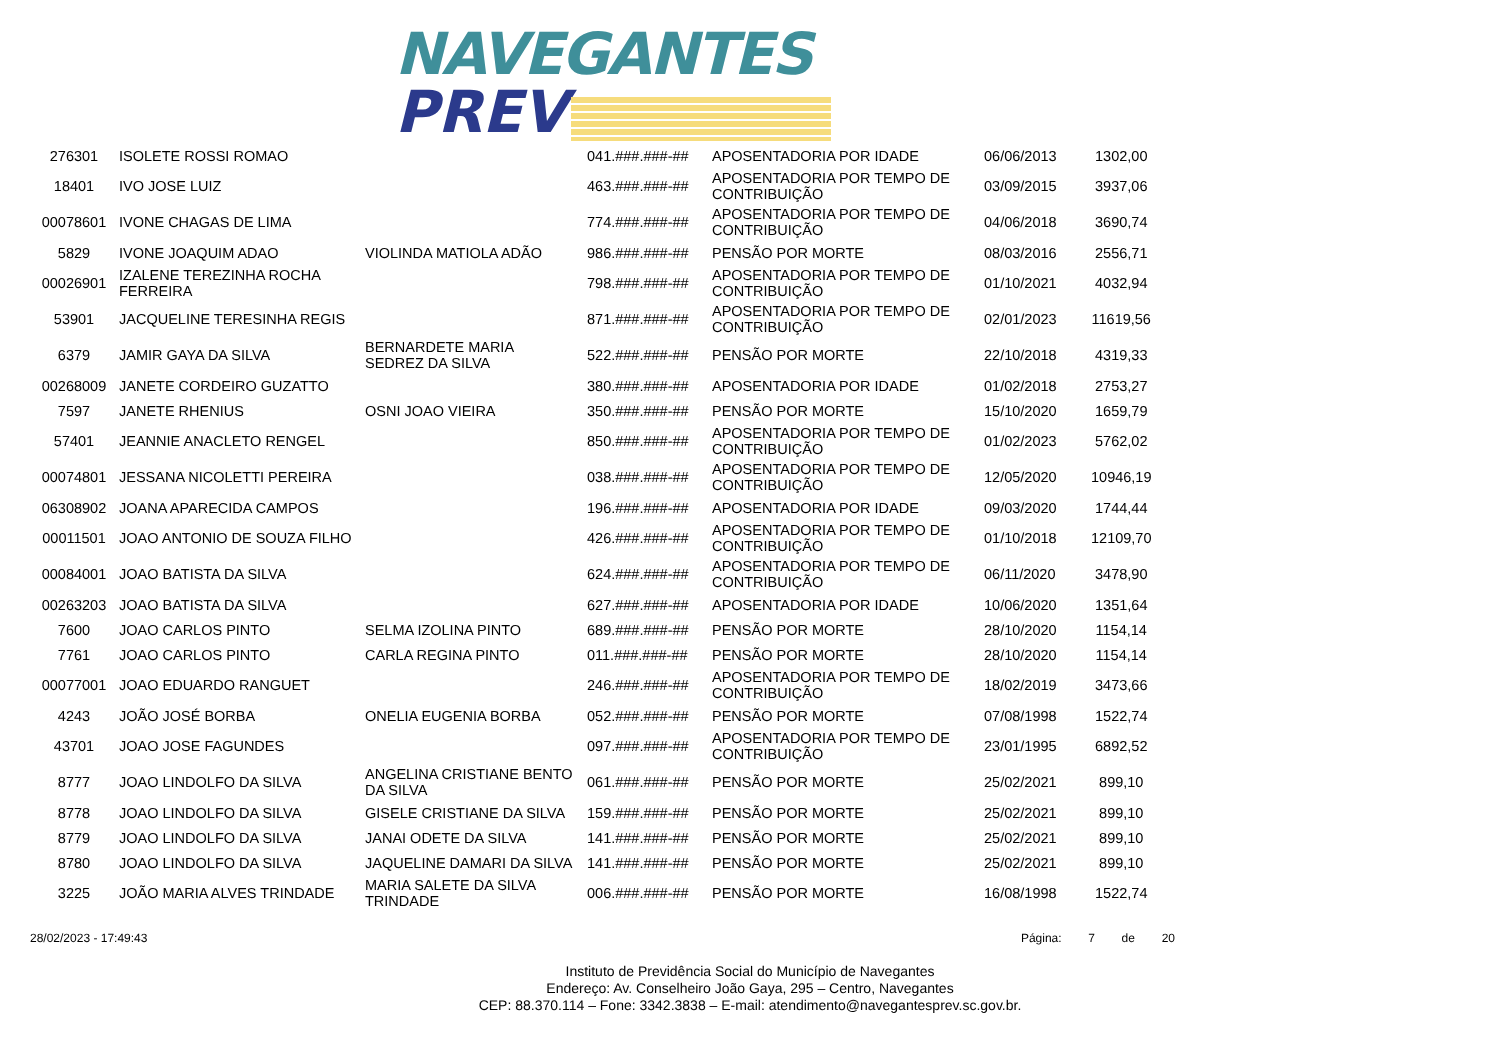NAVEGANTES
PREV
| 276301 | ISOLETE ROSSI ROMAO | | 041.###.###-## | APOSENTADORIA POR IDADE | 06/06/2013 | 1302,00 |
| 18401 | IVO JOSE LUIZ | | 463.###.###-## | APOSENTADORIA POR TEMPO DE CONTRIBUIÇÃO | 03/09/2015 | 3937,06 |
| 00078601 | IVONE CHAGAS DE LIMA | | 774.###.###-## | APOSENTADORIA POR TEMPO DE CONTRIBUIÇÃO | 04/06/2018 | 3690,74 |
| 5829 | IVONE JOAQUIM ADAO | VIOLINDA MATIOLA ADÃO | 986.###.###-## | PENSÃO POR MORTE | 08/03/2016 | 2556,71 |
| 00026901 | IZALENE TEREZINHA ROCHA FERREIRA | | 798.###.###-## | APOSENTADORIA POR TEMPO DE CONTRIBUIÇÃO | 01/10/2021 | 4032,94 |
| 53901 | JACQUELINE TERESINHA REGIS | | 871.###.###-## | APOSENTADORIA POR TEMPO DE CONTRIBUIÇÃO | 02/01/2023 | 11619,56 |
| 6379 | JAMIR GAYA DA SILVA | BERNARDETE MARIA SEDREZ DA SILVA | 522.###.###-## | PENSÃO POR MORTE | 22/10/2018 | 4319,33 |
| 00268009 | JANETE CORDEIRO GUZATTO | | 380.###.###-## | APOSENTADORIA POR IDADE | 01/02/2018 | 2753,27 |
| 7597 | JANETE RHENIUS | OSNI JOAO VIEIRA | 350.###.###-## | PENSÃO POR MORTE | 15/10/2020 | 1659,79 |
| 57401 | JEANNIE ANACLETO RENGEL | | 850.###.###-## | APOSENTADORIA POR TEMPO DE CONTRIBUIÇÃO | 01/02/2023 | 5762,02 |
| 00074801 | JESSANA NICOLETTI PEREIRA | | 038.###.###-## | APOSENTADORIA POR TEMPO DE CONTRIBUIÇÃO | 12/05/2020 | 10946,19 |
| 06308902 | JOANA APARECIDA CAMPOS | | 196.###.###-## | APOSENTADORIA POR IDADE | 09/03/2020 | 1744,44 |
| 00011501 | JOAO ANTONIO DE SOUZA FILHO | | 426.###.###-## | APOSENTADORIA POR TEMPO DE CONTRIBUIÇÃO | 01/10/2018 | 12109,70 |
| 00084001 | JOAO BATISTA DA SILVA | | 624.###.###-## | APOSENTADORIA POR TEMPO DE CONTRIBUIÇÃO | 06/11/2020 | 3478,90 |
| 00263203 | JOAO BATISTA DA SILVA | | 627.###.###-## | APOSENTADORIA POR IDADE | 10/06/2020 | 1351,64 |
| 7600 | JOAO CARLOS PINTO | SELMA IZOLINA PINTO | 689.###.###-## | PENSÃO POR MORTE | 28/10/2020 | 1154,14 |
| 7761 | JOAO CARLOS PINTO | CARLA REGINA PINTO | 011.###.###-## | PENSÃO POR MORTE | 28/10/2020 | 1154,14 |
| 00077001 | JOAO EDUARDO RANGUET | | 246.###.###-## | APOSENTADORIA POR TEMPO DE CONTRIBUIÇÃO | 18/02/2019 | 3473,66 |
| 4243 | JOÃO JOSÉ BORBA | ONELIA EUGENIA BORBA | 052.###.###-## | PENSÃO POR MORTE | 07/08/1998 | 1522,74 |
| 43701 | JOAO JOSE FAGUNDES | | 097.###.###-## | APOSENTADORIA POR TEMPO DE CONTRIBUIÇÃO | 23/01/1995 | 6892,52 |
| 8777 | JOAO LINDOLFO DA SILVA | ANGELINA CRISTIANE BENTO DA SILVA | 061.###.###-## | PENSÃO POR MORTE | 25/02/2021 | 899,10 |
| 8778 | JOAO LINDOLFO DA SILVA | GISELE CRISTIANE DA SILVA | 159.###.###-## | PENSÃO POR MORTE | 25/02/2021 | 899,10 |
| 8779 | JOAO LINDOLFO DA SILVA | JANAI ODETE DA SILVA | 141.###.###-## | PENSÃO POR MORTE | 25/02/2021 | 899,10 |
| 8780 | JOAO LINDOLFO DA SILVA | JAQUELINE DAMARI DA SILVA | 141.###.###-## | PENSÃO POR MORTE | 25/02/2021 | 899,10 |
| 3225 | JOÃO MARIA ALVES TRINDADE | MARIA SALETE DA SILVA TRINDADE | 006.###.###-## | PENSÃO POR MORTE | 16/08/1998 | 1522,74 |
28/02/2023 - 17:49:43 Página: 7 de 20
Instituto de Previdência Social do Município de Navegantes
Endereço: Av. Conselheiro João Gaya, 295 – Centro, Navegantes
CEP: 88.370.114 – Fone: 3342.3838 – E-mail: atendimento@navegantesprev.sc.gov.br.